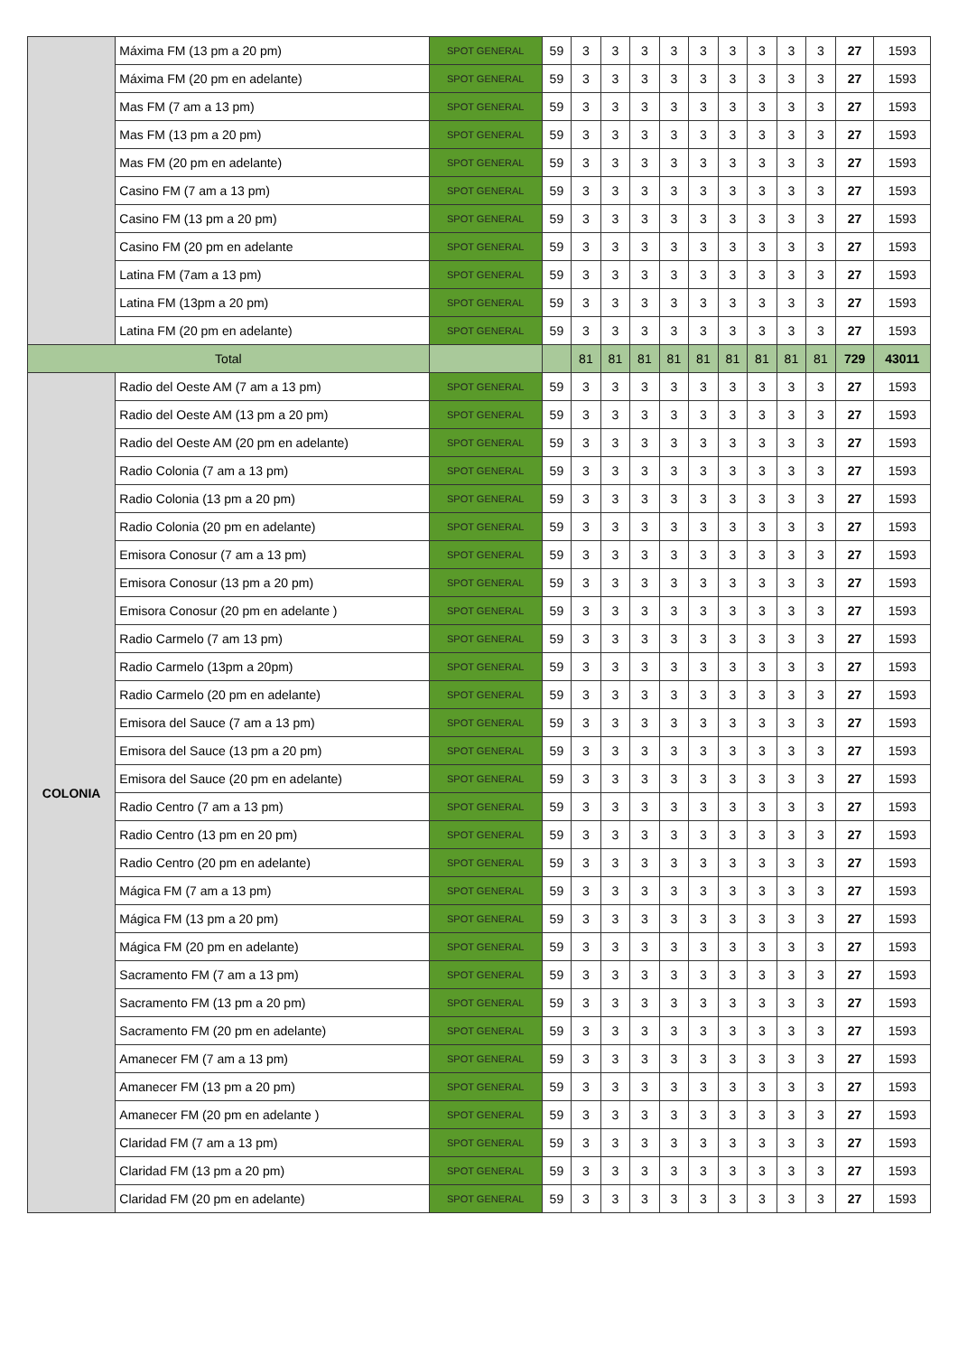| | Máxima FM (13 pm a 20 pm) | SPOT GENERAL | 59 | 3 | 3 | 3 | 3 | 3 | 3 | 3 | 3 | 3 | 27 | 1593 |
| | Máxima FM (20 pm en adelante) | SPOT GENERAL | 59 | 3 | 3 | 3 | 3 | 3 | 3 | 3 | 3 | 3 | 27 | 1593 |
| | Mas FM (7 am a 13 pm) | SPOT GENERAL | 59 | 3 | 3 | 3 | 3 | 3 | 3 | 3 | 3 | 3 | 27 | 1593 |
| | Mas FM (13 pm a 20 pm) | SPOT GENERAL | 59 | 3 | 3 | 3 | 3 | 3 | 3 | 3 | 3 | 3 | 27 | 1593 |
| | Mas FM (20 pm en adelante) | SPOT GENERAL | 59 | 3 | 3 | 3 | 3 | 3 | 3 | 3 | 3 | 3 | 27 | 1593 |
| | Casino FM (7 am a 13 pm) | SPOT GENERAL | 59 | 3 | 3 | 3 | 3 | 3 | 3 | 3 | 3 | 3 | 27 | 1593 |
| | Casino FM (13 pm a 20 pm) | SPOT GENERAL | 59 | 3 | 3 | 3 | 3 | 3 | 3 | 3 | 3 | 3 | 27 | 1593 |
| | Casino FM (20 pm en adelante | SPOT GENERAL | 59 | 3 | 3 | 3 | 3 | 3 | 3 | 3 | 3 | 3 | 27 | 1593 |
| | Latina FM (7am a 13 pm) | SPOT GENERAL | 59 | 3 | 3 | 3 | 3 | 3 | 3 | 3 | 3 | 3 | 27 | 1593 |
| | Latina FM (13pm a 20 pm) | SPOT GENERAL | 59 | 3 | 3 | 3 | 3 | 3 | 3 | 3 | 3 | 3 | 27 | 1593 |
| | Latina FM (20 pm en adelante) | SPOT GENERAL | 59 | 3 | 3 | 3 | 3 | 3 | 3 | 3 | 3 | 3 | 27 | 1593 |
| Total | | | | 81 | 81 | 81 | 81 | 81 | 81 | 81 | 81 | 81 | 729 | 43011 |
| COLONIA | Radio del Oeste AM (7 am a 13 pm) | SPOT GENERAL | 59 | 3 | 3 | 3 | 3 | 3 | 3 | 3 | 3 | 3 | 27 | 1593 |
| | Radio del Oeste AM (13 pm a 20 pm) | SPOT GENERAL | 59 | 3 | 3 | 3 | 3 | 3 | 3 | 3 | 3 | 3 | 27 | 1593 |
| | Radio del Oeste AM (20 pm en adelante) | SPOT GENERAL | 59 | 3 | 3 | 3 | 3 | 3 | 3 | 3 | 3 | 3 | 27 | 1593 |
| | Radio Colonia (7 am a 13 pm) | SPOT GENERAL | 59 | 3 | 3 | 3 | 3 | 3 | 3 | 3 | 3 | 3 | 27 | 1593 |
| | Radio Colonia (13 pm a 20 pm) | SPOT GENERAL | 59 | 3 | 3 | 3 | 3 | 3 | 3 | 3 | 3 | 3 | 27 | 1593 |
| | Radio Colonia (20 pm en adelante) | SPOT GENERAL | 59 | 3 | 3 | 3 | 3 | 3 | 3 | 3 | 3 | 3 | 27 | 1593 |
| | Emisora Conosur (7 am a 13 pm) | SPOT GENERAL | 59 | 3 | 3 | 3 | 3 | 3 | 3 | 3 | 3 | 3 | 27 | 1593 |
| | Emisora Conosur (13 pm a 20 pm) | SPOT GENERAL | 59 | 3 | 3 | 3 | 3 | 3 | 3 | 3 | 3 | 3 | 27 | 1593 |
| | Emisora Conosur (20 pm en adelante ) | SPOT GENERAL | 59 | 3 | 3 | 3 | 3 | 3 | 3 | 3 | 3 | 3 | 27 | 1593 |
| | Radio Carmelo (7 am 13 pm) | SPOT GENERAL | 59 | 3 | 3 | 3 | 3 | 3 | 3 | 3 | 3 | 3 | 27 | 1593 |
| | Radio Carmelo (13pm a 20pm) | SPOT GENERAL | 59 | 3 | 3 | 3 | 3 | 3 | 3 | 3 | 3 | 3 | 27 | 1593 |
| | Radio Carmelo (20 pm en adelante) | SPOT GENERAL | 59 | 3 | 3 | 3 | 3 | 3 | 3 | 3 | 3 | 3 | 27 | 1593 |
| | Emisora del Sauce (7 am a 13 pm) | SPOT GENERAL | 59 | 3 | 3 | 3 | 3 | 3 | 3 | 3 | 3 | 3 | 27 | 1593 |
| | Emisora del Sauce (13 pm a 20 pm) | SPOT GENERAL | 59 | 3 | 3 | 3 | 3 | 3 | 3 | 3 | 3 | 3 | 27 | 1593 |
| | Emisora del Sauce (20 pm en adelante) | SPOT GENERAL | 59 | 3 | 3 | 3 | 3 | 3 | 3 | 3 | 3 | 3 | 27 | 1593 |
| | Radio Centro (7 am a 13 pm) | SPOT GENERAL | 59 | 3 | 3 | 3 | 3 | 3 | 3 | 3 | 3 | 3 | 27 | 1593 |
| | Radio Centro (13 pm en 20 pm) | SPOT GENERAL | 59 | 3 | 3 | 3 | 3 | 3 | 3 | 3 | 3 | 3 | 27 | 1593 |
| | Radio Centro (20 pm en adelante) | SPOT GENERAL | 59 | 3 | 3 | 3 | 3 | 3 | 3 | 3 | 3 | 3 | 27 | 1593 |
| | Mágica FM (7 am a 13 pm) | SPOT GENERAL | 59 | 3 | 3 | 3 | 3 | 3 | 3 | 3 | 3 | 3 | 27 | 1593 |
| | Mágica FM (13 pm a 20 pm) | SPOT GENERAL | 59 | 3 | 3 | 3 | 3 | 3 | 3 | 3 | 3 | 3 | 27 | 1593 |
| | Mágica FM (20 pm en adelante) | SPOT GENERAL | 59 | 3 | 3 | 3 | 3 | 3 | 3 | 3 | 3 | 3 | 27 | 1593 |
| | Sacramento FM (7 am a 13 pm) | SPOT GENERAL | 59 | 3 | 3 | 3 | 3 | 3 | 3 | 3 | 3 | 3 | 27 | 1593 |
| | Sacramento FM (13 pm a 20 pm) | SPOT GENERAL | 59 | 3 | 3 | 3 | 3 | 3 | 3 | 3 | 3 | 3 | 27 | 1593 |
| | Sacramento FM (20 pm en adelante) | SPOT GENERAL | 59 | 3 | 3 | 3 | 3 | 3 | 3 | 3 | 3 | 3 | 27 | 1593 |
| | Amanecer FM (7 am a 13 pm) | SPOT GENERAL | 59 | 3 | 3 | 3 | 3 | 3 | 3 | 3 | 3 | 3 | 27 | 1593 |
| | Amanecer FM (13 pm a 20 pm) | SPOT GENERAL | 59 | 3 | 3 | 3 | 3 | 3 | 3 | 3 | 3 | 3 | 27 | 1593 |
| | Amanecer FM (20 pm en adelante ) | SPOT GENERAL | 59 | 3 | 3 | 3 | 3 | 3 | 3 | 3 | 3 | 3 | 27 | 1593 |
| | Claridad FM (7 am a 13 pm) | SPOT GENERAL | 59 | 3 | 3 | 3 | 3 | 3 | 3 | 3 | 3 | 3 | 27 | 1593 |
| | Claridad FM (13 pm a 20 pm) | SPOT GENERAL | 59 | 3 | 3 | 3 | 3 | 3 | 3 | 3 | 3 | 3 | 27 | 1593 |
| | Claridad FM (20 pm en adelante) | SPOT GENERAL | 59 | 3 | 3 | 3 | 3 | 3 | 3 | 3 | 3 | 3 | 27 | 1593 |